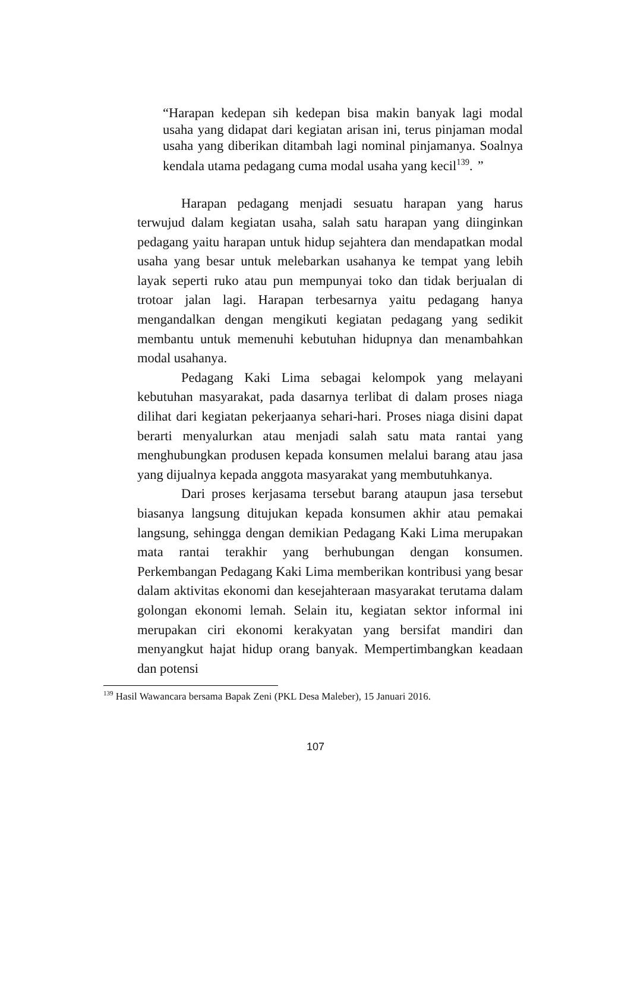“Harapan kedepan sih kedepan bisa makin banyak lagi modal usaha yang didapat dari kegiatan arisan ini, terus pinjaman modal usaha yang diberikan ditambah lagi nominal pinjamanya. Soalnya kendala utama pedagang cuma modal usaha yang kecil<sup>139</sup>. ”
Harapan pedagang menjadi sesuatu harapan yang harus terwujud dalam kegiatan usaha, salah satu harapan yang diinginkan pedagang yaitu harapan untuk hidup sejahtera dan mendapatkan modal usaha yang besar untuk melebarkan usahanya ke tempat yang lebih layak seperti ruko atau pun mempunyai toko dan tidak berjualan di trotoar jalan lagi. Harapan terbesarnya yaitu pedagang hanya mengandalkan dengan mengikuti kegiatan pedagang yang sedikit membantu untuk memenuhi kebutuhan hidupnya dan menambahkan modal usahanya.
Pedagang Kaki Lima sebagai kelompok yang melayani kebutuhan masyarakat, pada dasarnya terlibat di dalam proses niaga dilihat dari kegiatan pekerjaanya sehari-hari. Proses niaga disini dapat berarti menyalurkan atau menjadi salah satu mata rantai yang menghubungkan produsen kepada konsumen melalui barang atau jasa yang dijualnya kepada anggota masyarakat yang membutuhkanya.
Dari proses kerjasama tersebut barang ataupun jasa tersebut biasanya langsung ditujukan kepada konsumen akhir atau pemakai langsung, sehingga dengan demikian Pedagang Kaki Lima merupakan mata rantai terakhir yang berhubungan dengan konsumen. Perkembangan Pedagang Kaki Lima memberikan kontribusi yang besar dalam aktivitas ekonomi dan kesejahteraan masyarakat terutama dalam golongan ekonomi lemah. Selain itu, kegiatan sektor informal ini merupakan ciri ekonomi kerakyatan yang bersifat mandiri dan menyangkut hajat hidup orang banyak. Mempertimbangkan keadaan dan potensi
<sup>139</sup> Hasil Wawancara bersama Bapak Zeni (PKL Desa Maleber), 15 Januari 2016.
107